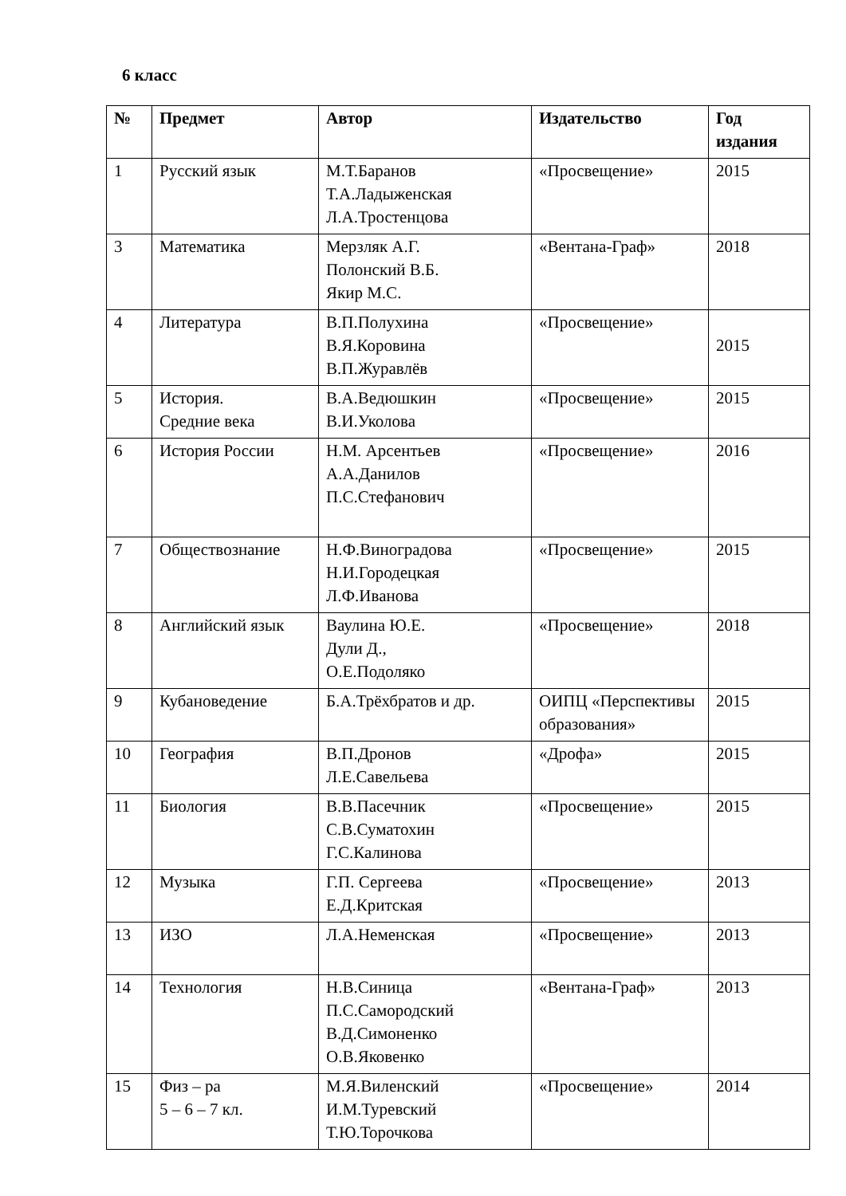6 класс
| № | Предмет | Автор | Издательство | Год издания |
| --- | --- | --- | --- | --- |
| 1 | Русский язык | М.Т.Баранов Т.А.Ладыженская Л.А.Тростенцова | «Просвещение» | 2015 |
| 3 | Математика | Мерзляк А.Г. Полонский В.Б. Якир М.С. | «Вентана-Граф» | 2018 |
| 4 | Литература | В.П.Полухина В.Я.Коровина В.П.Журавлёв | «Просвещение» | 2015 |
| 5 | История. Средние века | В.А.Ведюшкин В.И.Уколова | «Просвещение» | 2015 |
| 6 | История России | Н.М. Арсентьев А.А.Данилов П.С.Стефанович | «Просвещение» | 2016 |
| 7 | Обществознание | Н.Ф.Виноградова Н.И.Городецкая Л.Ф.Иванова | «Просвещение» | 2015 |
| 8 | Английский язык | Ваулина Ю.Е. Дули Д., О.Е.Подоляко | «Просвещение» | 2018 |
| 9 | Кубановедение | Б.А.Трёхбратов и др. | ОИПЦ «Перспективы образования» | 2015 |
| 10 | География | В.П.Дронов Л.Е.Савельева | «Дрофа» | 2015 |
| 11 | Биология | В.В.Пасечник С.В.Суматохин Г.С.Калинова | «Просвещение» | 2015 |
| 12 | Музыка | Г.П. Сергеева Е.Д.Критская | «Просвещение» | 2013 |
| 13 | ИЗО | Л.А.Неменская | «Просвещение» | 2013 |
| 14 | Технология | Н.В.Синица П.С.Самородский В.Д.Симоненко О.В.Яковенко | «Вентана-Граф» | 2013 |
| 15 | Физ – ра 5 – 6 – 7 кл. | М.Я.Виленский И.М.Туревский Т.Ю.Торочкова | «Просвещение» | 2014 |